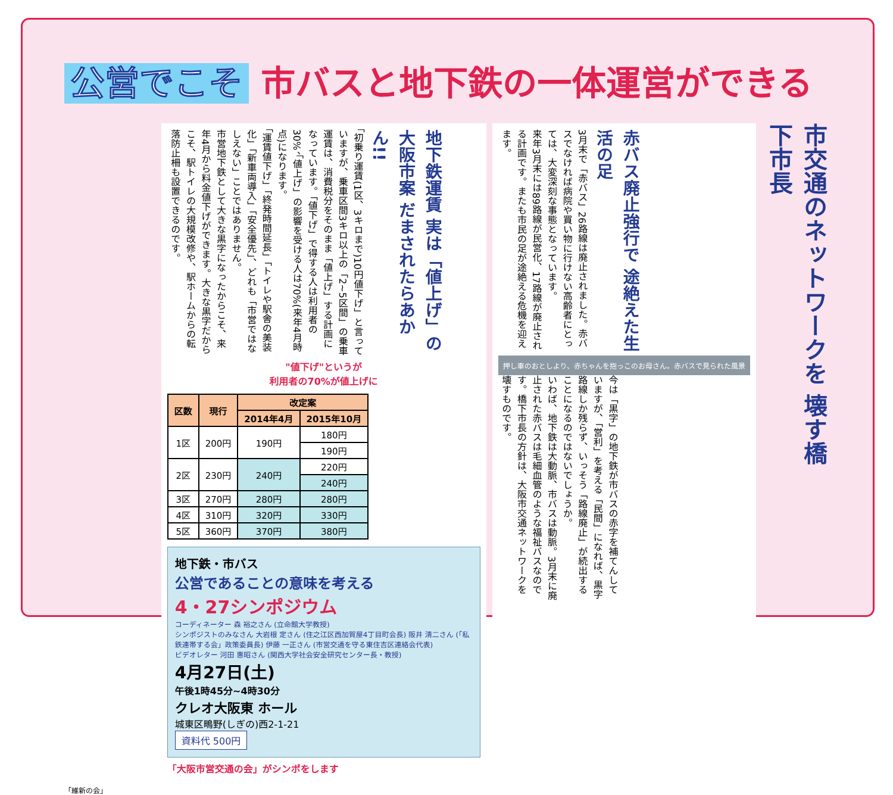公営でこそ 市バスと地下鉄の一体運営ができる
市交通のネットワークを 壊す橋下市長
赤バス廃止強行で 途絶えた生活の足
3月末で「赤バス」26路線は廃止されました。赤バスでなければ病院や買い物に行けない高齢者にとっては、大変深刻な事態となっています。
来年3月末には89路線が民営化、17路線が廃止される計画です。またも市民の足が途絶える危機を迎えます。
押し車のおとしより、赤ちゃんを抱っこのお母さん。赤バスで見られた風景
今は「黒字」の地下鉄が市バスの赤字を補てんしていますが、「営利」を考える「民間」になれば、黒字路線しか残らず、いっそう「路線廃止」が続出することになるのではないでしょうか。
いわば、地下鉄は大動脈、市バスは動脈。3月末に廃止された赤バスは毛細血管のような福祉バスなのです。橋下市長の方針は、大阪市交通ネットワークを壊すものです。
地下鉄運賃 実は「値上げ」の大阪市案 だまされたらあかん!!
「初乗り運賃(1区、3キロまで)10円値下げ」と言っていますが、乗車区間3キロ以上の「2~5区間」の乗車運賃は、消費税分をそのまま「値上げ」する計画になっています。「値下げ」で得する人は利用者の30%、「値上げ」の影響を受ける人は70%(来年4月時点)になります。
「運賃値下げ」「終発時間延長」「トイレや駅舎の美装化」「新車両導入」「安全優先」、どれも「市営ではなしえない」ことではありません。
市営地下鉄として大きな黒字になったからこそ、来年4月から料金値下げができます。大きな黒字だからこそ、駅トイレの大規模改修や、駅ホームからの転落防止柵も設置できるのです。
"値下げ"というが
利用者の70%が値上げに
| 区数 | 現行 | 改定案 | |
| --- | --- | --- | --- |
| | | 2014年4月 | 2015年10月 |
| 1区 | 200円 | 190円 | 180円 |
| | | | 190円 |
| 2区 | 230円 | 240円 | 220円 |
| | | | 240円 |
| 3区 | 270円 | 280円 | 280円 |
| 4区 | 310円 | 320円 | 330円 |
| 5区 | 360円 | 370円 | 380円 |
地下鉄・市バス
公営であることの意味を考える
4・27シンポジウム
コーディネーター 森 裕之さん (立命館大学教授)
シンポジストのみなさん 大岩根 定さん (住之江区西加賀屋4丁目町会長) 阪井 清二さん (「私鉄連帯する会」政策委員長) 伊藤 一正さん (市営交通を守る東住吉区連絡会代表)
ビデオレター 河田 惠昭さん (関西大学社会安全研究センター長・教授)
4月27日(土)
午後1時45分~4時30分
クレオ大阪東 ホール
城東区鴫野(しぎの)西2-1-21
資料代 500円
「大阪市営交通の会」がシンポをします
「維新の会」